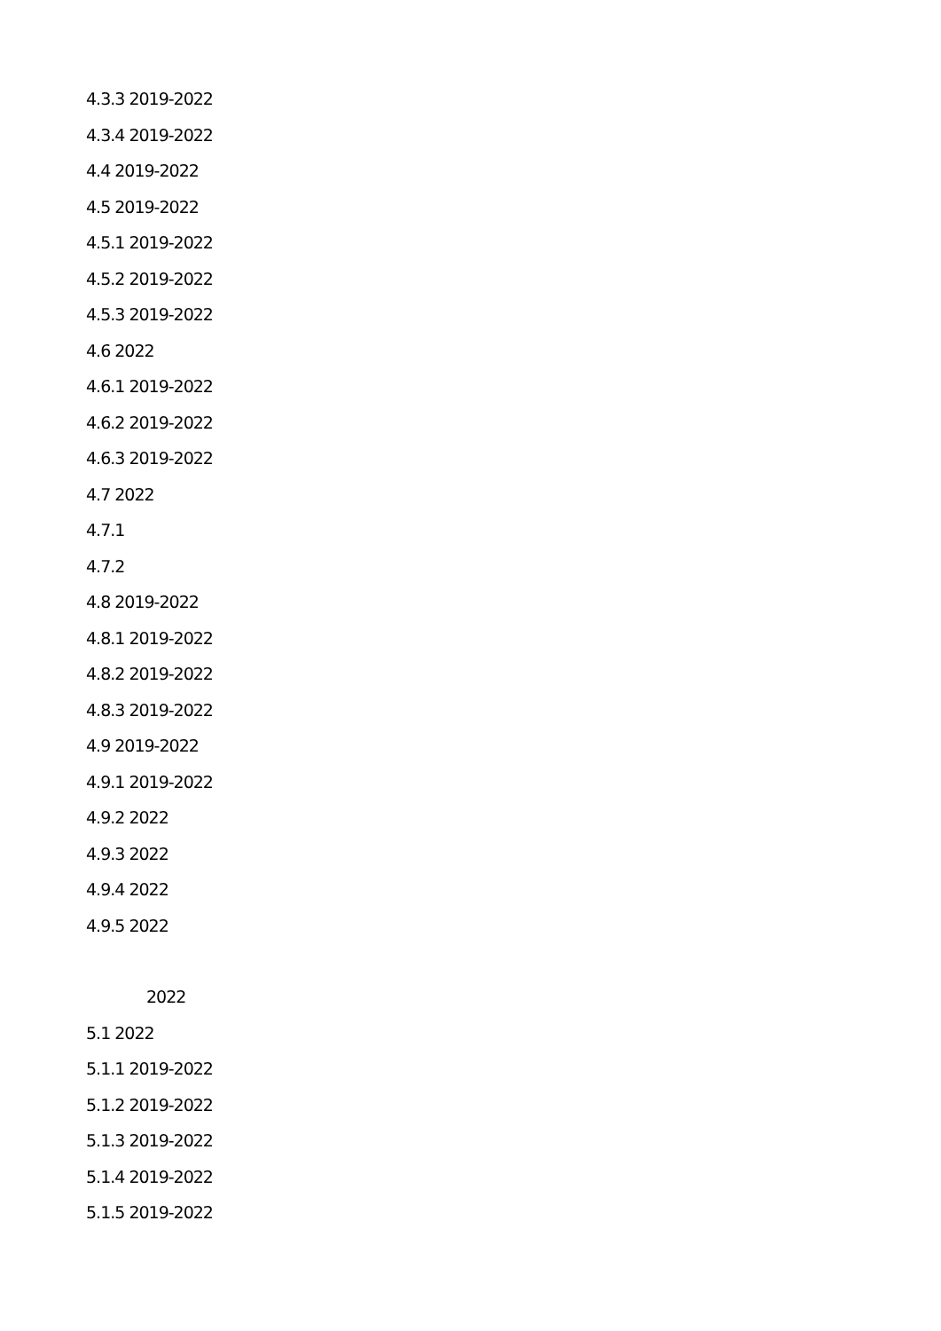4.3.3 2019-2022
4.3.4 2019-2022
4.4 2019-2022
4.5 2019-2022
4.5.1 2019-2022
4.5.2 2019-2022
4.5.3 2019-2022
4.6 2022
4.6.1 2019-2022
4.6.2 2019-2022
4.6.3 2019-2022
4.7 2022
4.7.1
4.7.2
4.8 2019-2022
4.8.1 2019-2022
4.8.2 2019-2022
4.8.3 2019-2022
4.9 2019-2022
4.9.1 2019-2022
4.9.2 2022
4.9.3 2022
4.9.4 2022
4.9.5 2022
2022
5.1 2022
5.1.1 2019-2022
5.1.2 2019-2022
5.1.3 2019-2022
5.1.4 2019-2022
5.1.5 2019-2022